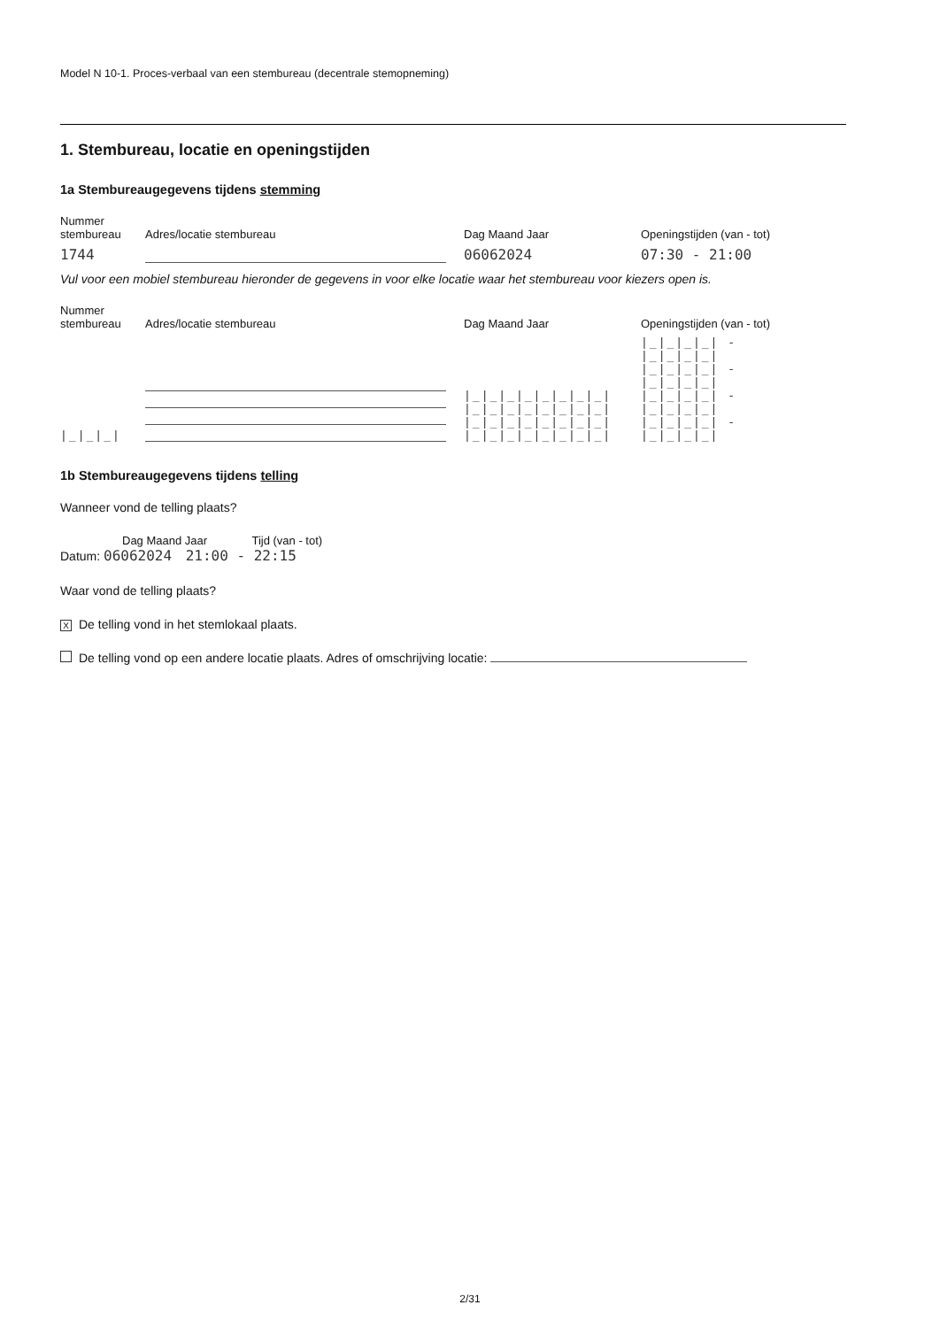Model N 10-1. Proces-verbaal van een stembureau (decentrale stemopneming)
1. Stembureau, locatie en openingstijden
1a Stembureaugegevens tijdens stemming
Nummer
stembureau
Adres/locatie stembureau
Dag Maand Jaar
Openingstijden (van - tot)
1744
06062024
07:30 - 21:00
Vul voor een mobiel stembureau hieronder de gegevens in voor elke locatie waar het stembureau voor kiezers open is.
Nummer
stembureau
Adres/locatie stembureau
Dag Maand Jaar
Openingstijden (van - tot)
|_|_|_|
|_|_|_|_|_|_|_|_|
|_|_|_|_|_|_|_|_|
|_|_|_|_|_|_|_|_|
|_|_|_|_|_|_|_|_|
|_|_|_|_| - |_|_|_|_|
|_|_|_|_| - |_|_|_|_|
|_|_|_|_| - |_|_|_|_|
|_|_|_|_| - |_|_|_|_|
1b Stembureaugegevens tijdens telling
Wanneer vond de telling plaats?
Dag Maand Jaar Tijd (van - tot)
Datum: 06062024 21:00 - 22:15
Waar vond de telling plaats?
X De telling vond in het stemlokaal plaats.
De telling vond op een andere locatie plaats. Adres of omschrijving locatie:
2/31